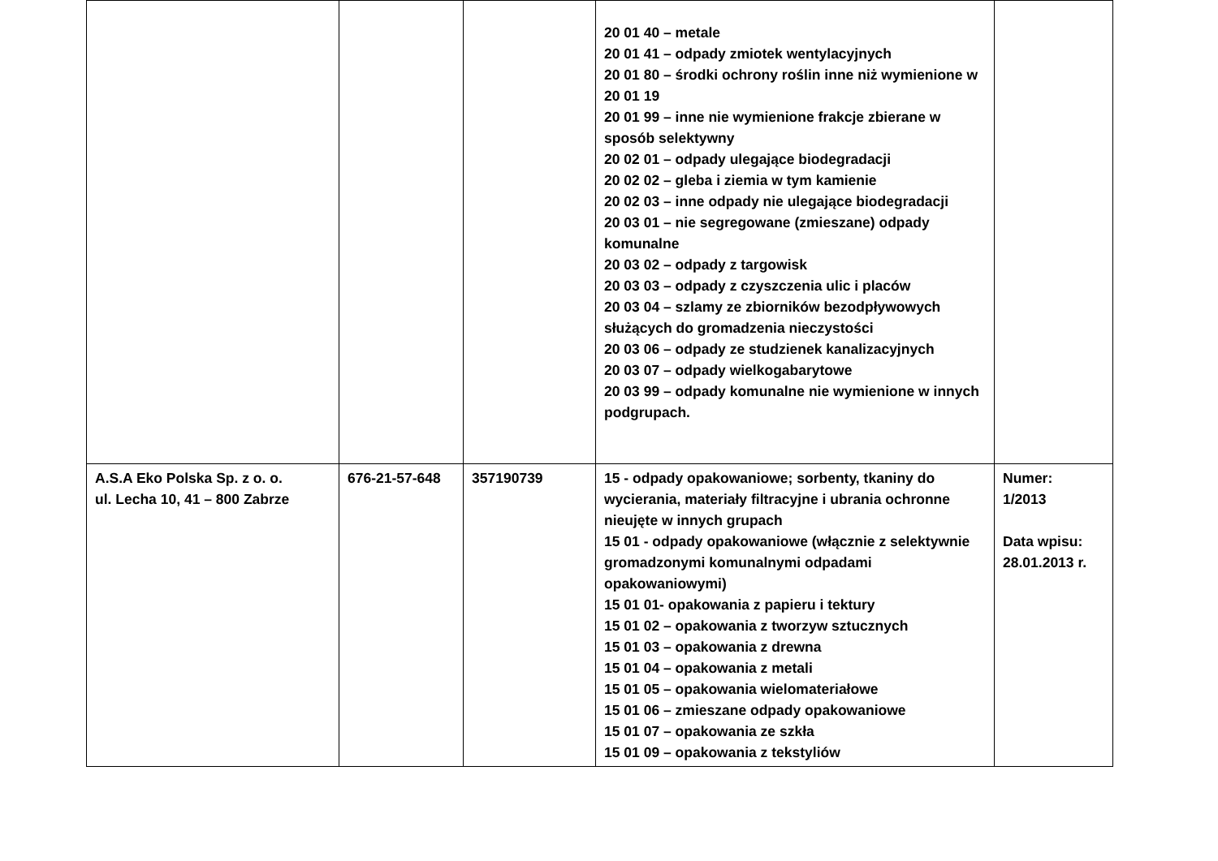| | | | 20 01 40 – metale 20 01 41 – odpady zmiotek wentylacyjnych 20 01 80 – środki ochrony roślin inne niż wymienione w 20 01 19 20 01 99 – inne nie wymienione frakcje zbierane w sposób selektywny 20 02 01 – odpady ulegające biodegradacji 20 02 02 – gleba i ziemia w tym kamienie 20 02 03 – inne odpady nie ulegające biodegradacji 20 03 01 – nie segregowane (zmieszane) odpady komunalne 20 03 02 – odpady z targowisk 20 03 03 – odpady z czyszczenia ulic i placów 20 03 04 – szlamy ze zbiorników bezodpływowych służących do gromadzenia nieczystości 20 03 06 – odpady ze studzienek kanalizacyjnych 20 03 07 – odpady wielkogabarytowe 20 03 99 – odpady komunalne nie wymienione w innych podgrupach. | |
| A.S.A Eko Polska Sp. z o. o. ul. Lecha 10, 41 – 800 Zabrze | 676-21-57-648 | 357190739 | 15 - odpady opakowaniowe; sorbenty, tkaniny do wycierania, materiały filtracyjne i ubrania ochronne nieujęte w innych grupach 15 01 - odpady opakowaniowe (włącznie z selektywnie gromadzonymi komunalnymi odpadami opakowaniowymi) 15 01 01- opakowania z papieru i tektury 15 01 02 – opakowania z tworzyw sztucznych 15 01 03 – opakowania z drewna 15 01 04 – opakowania z metali 15 01 05 – opakowania wielomateriałowe 15 01 06 – zmieszane odpady opakowaniowe 15 01 07 – opakowania ze szkła 15 01 09 – opakowania z tekstyliów | Numer: 1/2013 Data wpisu: 28.01.2013 r. |